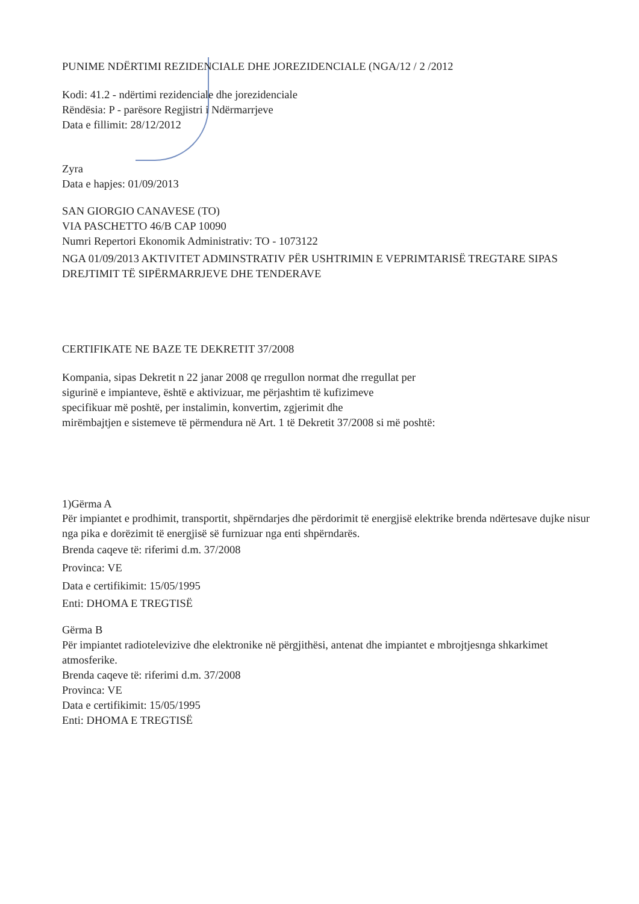PUNIME NDËRTIMI REZIDENCIALE DHE JOREZIDENCIALE (NGA/12 / 2 /2012
Kodi: 41.2 - ndërtimi rezidenciale dhe jorezidenciale
Rëndësia: P - parësore Regjistri i Ndërmarrjeve
Data e fillimit: 28/12/2012
Zyra
Data e hapjes: 01/09/2013
SAN GIORGIO CANAVESE (TO)
VIA PASCHETTO 46/B CAP 10090
Numri Repertori Ekonomik Administrativ: TO - 1073122
NGA 01/09/2013 AKTIVITET ADMINSTRATIV PËR USHTRIMIN E VEPRIMTARISË TREGTARE SIPAS DREJTIMIT TË SIPËRMARRJEVE DHE TENDERAVE
CERTIFIKATE NE BAZE TE DEKRETIT 37/2008
Kompania, sipas Dekretit n 22 janar 2008 qe rregullon normat dhe rregullat per
sigurinë e impianteve, është e aktivizuar, me përjashtim të kufizimeve
specifikuar më poshtë, per instalimin, konvertim, zgjerimit dhe
mirëmbajtjen e sistemeve të përmendura në Art. 1 të Dekretit 37/2008 si më poshtë:
1)Gërma A
Për impiantet e prodhimit, transportit, shpërndarjes dhe përdorimit të energjisë elektrike brenda ndërtesave dujke nisur nga pika e dorëzimit të energjisë së furnizuar nga enti shpërndarës.
Brenda caqeve të: riferimi d.m. 37/2008
Provinca: VE
Data e certifikimit: 15/05/1995
Enti: DHOMA E TREGTISË
Gërma B
Për impiantet radiotelevizive dhe elektronike në përgjithësi, antenat dhe impiantet e mbrojtjesnga shkarkimet atmosferike.
Brenda caqeve të: riferimi d.m. 37/2008
Provinca: VE
Data e certifikimit: 15/05/1995
Enti: DHOMA E TREGTISË